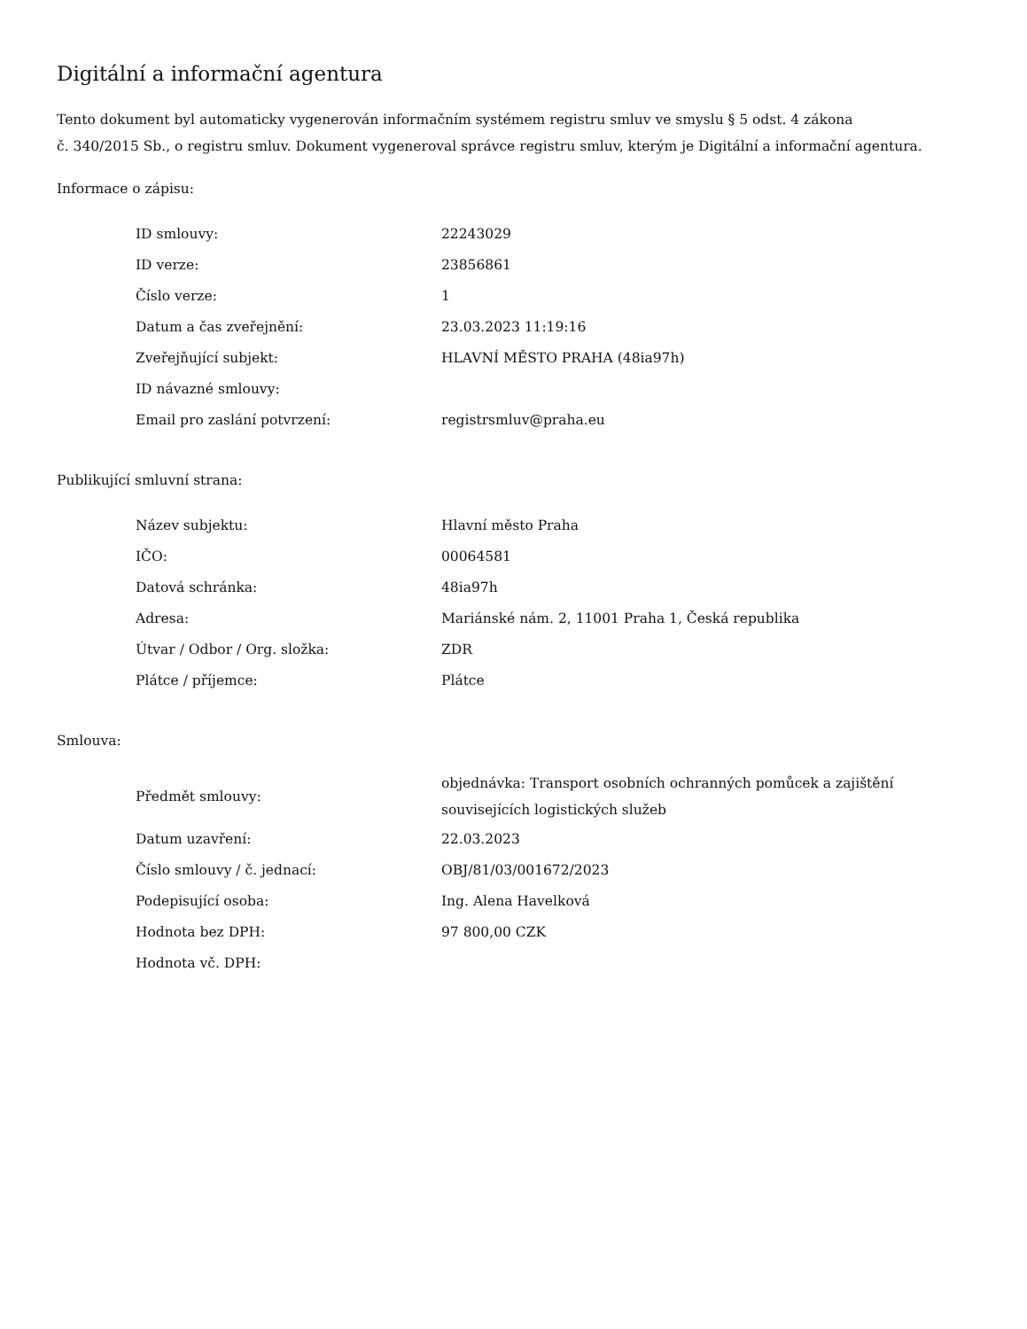Digitální a informační agentura
Tento dokument byl automaticky vygenerován informačním systémem registru smluv ve smyslu § 5 odst. 4 zákona
č. 340/2015 Sb., o registru smluv. Dokument vygeneroval správce registru smluv, kterým je Digitální a informační agentura.
Informace o zápisu:
| ID smlouvy: | 22243029 |
| ID verze: | 23856861 |
| Číslo verze: | 1 |
| Datum a čas zveřejnění: | 23.03.2023 11:19:16 |
| Zveřejňující subjekt: | HLAVNÍ MĚSTO PRAHA (48ia97h) |
| ID návazné smlouvy: | |
| Email pro zaslání potvrzení: | registrsmluv@praha.eu |
Publikující smluvní strana:
| Název subjektu: | Hlavní město Praha |
| IČO: | 00064581 |
| Datová schránka: | 48ia97h |
| Adresa: | Mariánské nám. 2, 11001 Praha 1, Česká republika |
| Útvar / Odbor / Org. složka: | ZDR |
| Plátce / příjemce: | Plátce |
Smlouva:
| Předmět smlouvy: | objednávka: Transport osobních ochranných pomůcek a zajištění souvisejících logistických služeb |
| Datum uzavření: | 22.03.2023 |
| Číslo smlouvy / č. jednací: | OBJ/81/03/001672/2023 |
| Podepisující osoba: | Ing. Alena Havelková |
| Hodnota bez DPH: | 97 800,00 CZK |
| Hodnota vč. DPH: | |